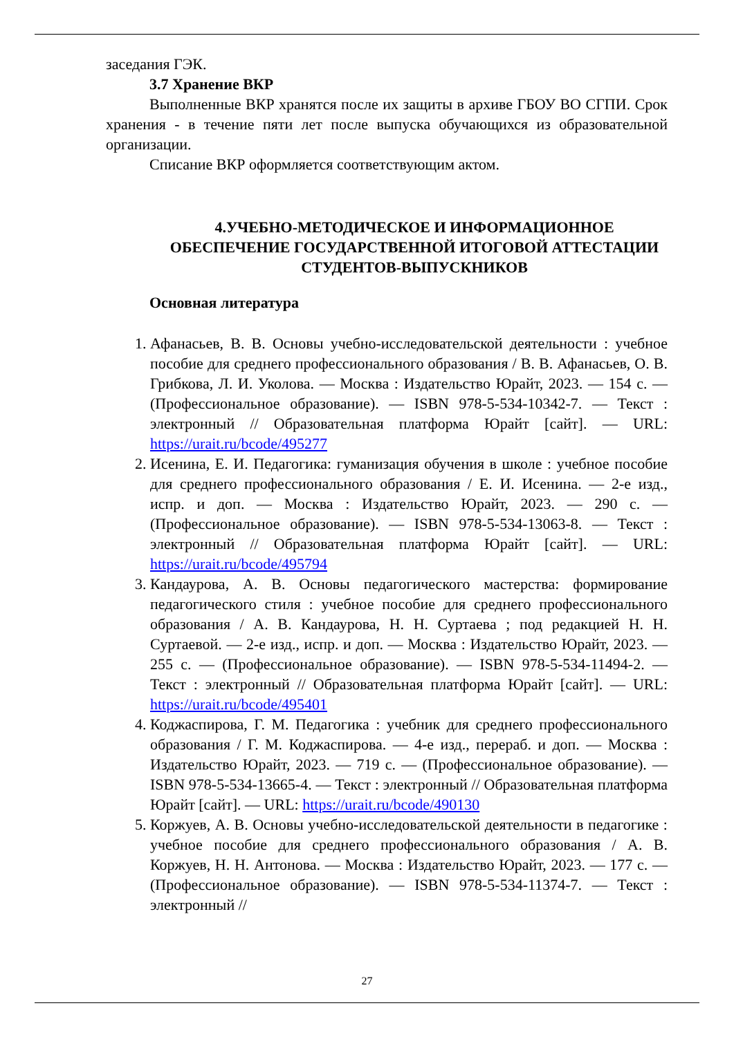заседания ГЭК.
3.7 Хранение ВКР
Выполненные ВКР хранятся после их защиты в архиве ГБОУ ВО СГПИ. Срок хранения - в течение пяти лет после выпуска обучающихся из образовательной организации.
Списание ВКР оформляется соответствующим актом.
4.УЧЕБНО-МЕТОДИЧЕСКОЕ И ИНФОРМАЦИОННОЕ ОБЕСПЕЧЕНИЕ ГОСУДАРСТВЕННОЙ ИТОГОВОЙ АТТЕСТАЦИИ СТУДЕНТОВ-ВЫПУСКНИКОВ
Основная литература
1. Афанасьев, В. В. Основы учебно-исследовательской деятельности : учебное пособие для среднего профессионального образования / В. В. Афанасьев, О. В. Грибкова, Л. И. Уколова. — Москва : Издательство Юрайт, 2023. — 154 с. — (Профессиональное образование). — ISBN 978-5-534-10342-7. — Текст : электронный // Образовательная платформа Юрайт [сайт]. — URL: https://urait.ru/bcode/495277
2. Исенина, Е. И. Педагогика: гуманизация обучения в школе : учебное пособие для среднего профессионального образования / Е. И. Исенина. — 2-е изд., испр. и доп. — Москва : Издательство Юрайт, 2023. — 290 с. — (Профессиональное образование). — ISBN 978-5-534-13063-8. — Текст : электронный // Образовательная платформа Юрайт [сайт]. — URL: https://urait.ru/bcode/495794
3. Кандаурова, А. В. Основы педагогического мастерства: формирование педагогического стиля : учебное пособие для среднего профессионального образования / А. В. Кандаурова, Н. Н. Суртаева ; под редакцией Н. Н. Суртаевой. — 2-е изд., испр. и доп. — Москва : Издательство Юрайт, 2023. — 255 с. — (Профессиональное образование). — ISBN 978-5-534-11494-2. — Текст : электронный // Образовательная платформа Юрайт [сайт]. — URL: https://urait.ru/bcode/495401
4. Коджаспирова, Г. М. Педагогика : учебник для среднего профессионального образования / Г. М. Коджаспирова. — 4-е изд., перераб. и доп. — Москва : Издательство Юрайт, 2023. — 719 с. — (Профессиональное образование). — ISBN 978-5-534-13665-4. — Текст : электронный // Образовательная платформа Юрайт [сайт]. — URL: https://urait.ru/bcode/490130
5. Коржуев, А. В. Основы учебно-исследовательской деятельности в педагогике : учебное пособие для среднего профессионального образования / А. В. Коржуев, Н. Н. Антонова. — Москва : Издательство Юрайт, 2023. — 177 с. — (Профессиональное образование). — ISBN 978-5-534-11374-7. — Текст : электронный //
27